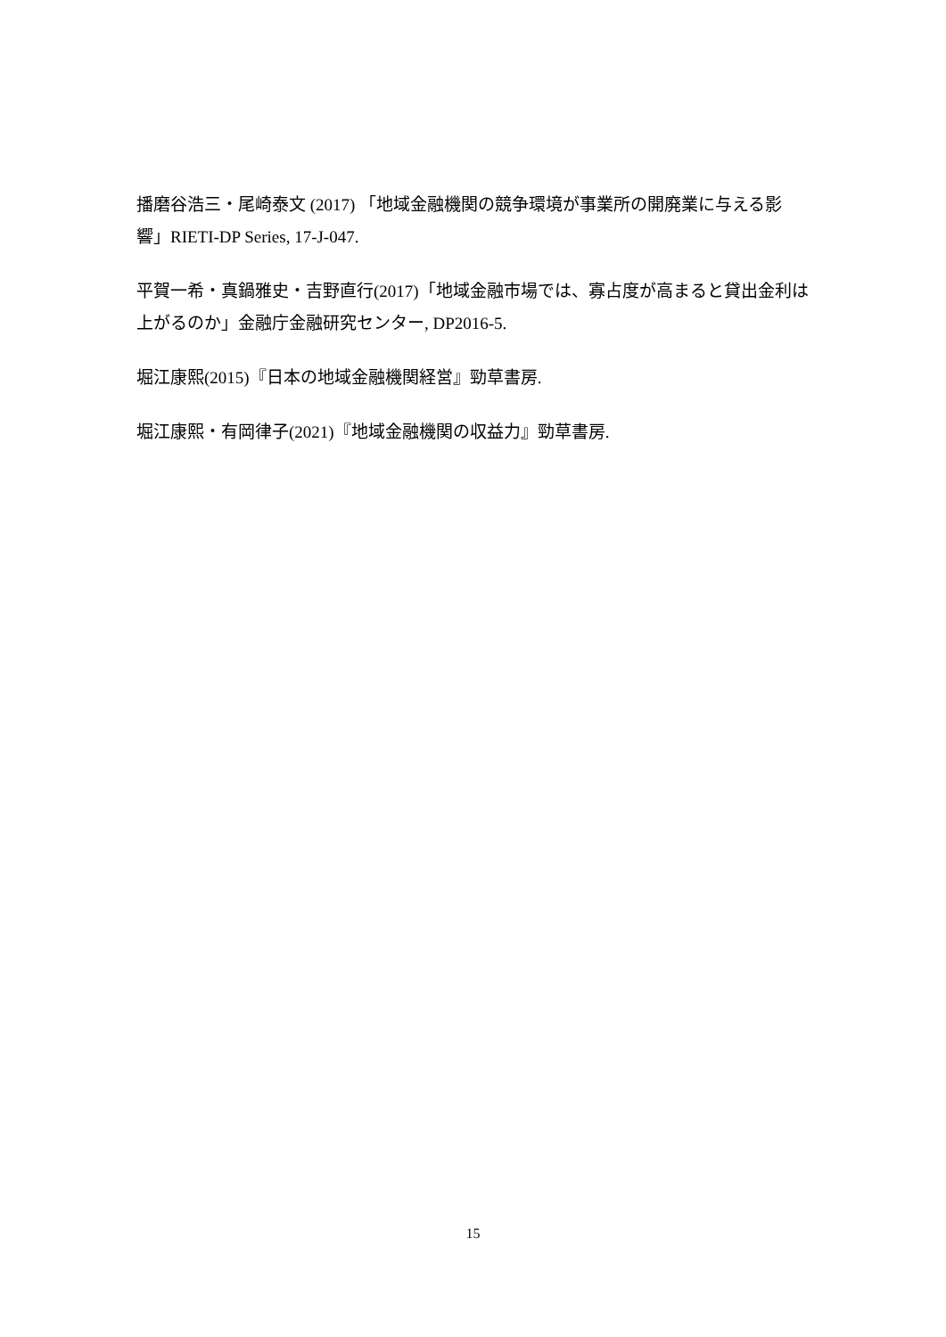播磨谷浩三・尾崎泰文 (2017) 「地域金融機関の競争環境が事業所の開廃業に与える影響」RIETI-DP Series, 17-J-047.
平賀一希・真鍋雅史・吉野直行(2017)「地域金融市場では、寡占度が高まると貸出金利は上がるのか」金融庁金融研究センター, DP2016-5.
堀江康熙(2015)『日本の地域金融機関経営』勁草書房.
堀江康熙・有岡律子(2021)『地域金融機関の収益力』勁草書房.
15